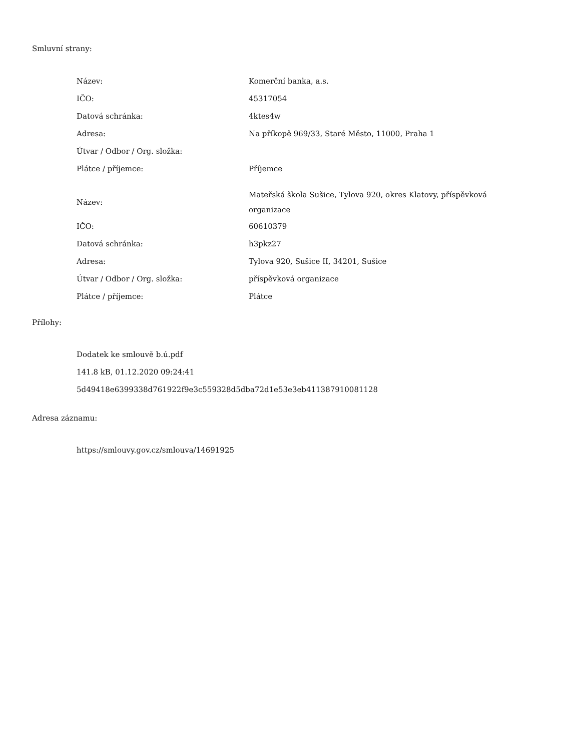Smluvní strany:
| Název: | Komerční banka, a.s. |
| IČO: | 45317054 |
| Datová schránka: | 4ktes4w |
| Adresa: | Na příkopě 969/33, Staré Město, 11000, Praha 1 |
| Útvar / Odbor / Org. složka: | |
| Plátce / příjemce: | Příjemce |
| Název: | Mateřská škola Sušice, Tylova 920, okres Klatovy, příspěvková organizace |
| IČO: | 60610379 |
| Datová schránka: | h3pkz27 |
| Adresa: | Tylova 920, Sušice II, 34201, Sušice |
| Útvar / Odbor / Org. složka: | příspěvková organizace |
| Plátce / příjemce: | Plátce |
Přílohy:
Dodatek ke smlouvě b.ú.pdf
141.8 kB, 01.12.2020 09:24:41
5d49418e6399338d761922f9e3c559328d5dba72d1e53e3eb411387910081128
Adresa záznamu:
https://smlouvy.gov.cz/smlouva/14691925